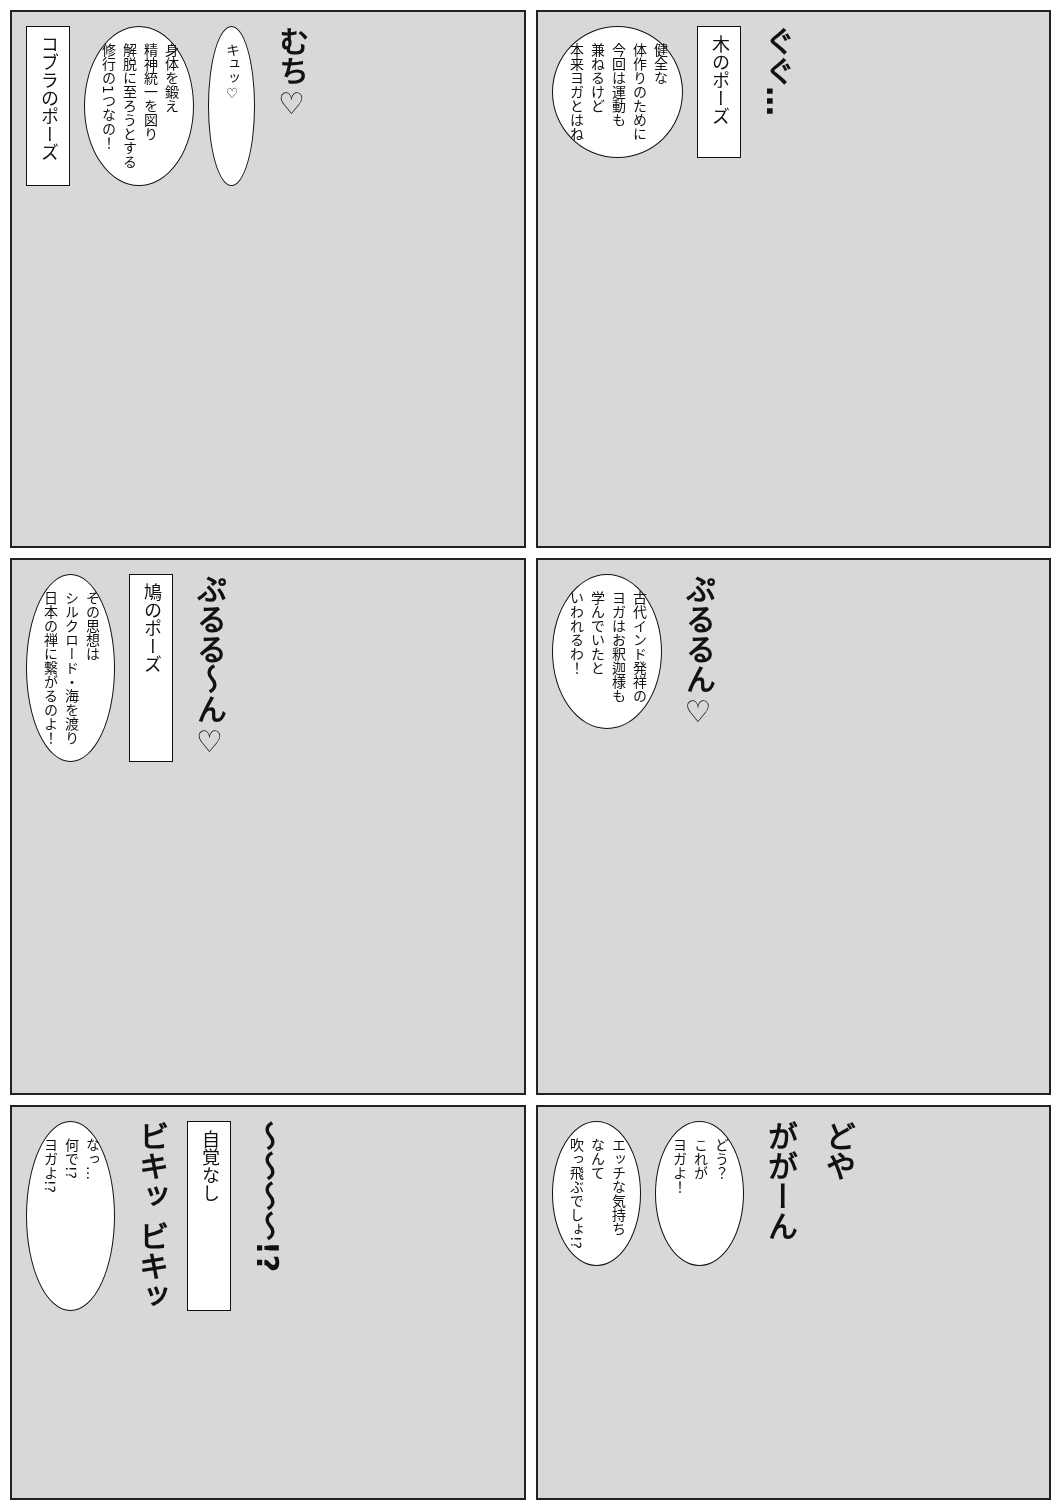コブラのポーズ
身体を鍛え
精神統一を図り
解脱に至ろうとする
修行の1つなの！
キュッ♡
むち♡
その思想は
シルクロード・海を渡り
日本の禅に繋がるのよ！
鳩のポーズ
ぷるる〜ん♡
健全な
体作りのために
今回は運動も
兼ねるけど
本来ヨガとはね
木のポーズ
ぐぐ…
古代インド発祥の
ヨガはお釈迦様も
学んでいたと
いわれるわ！
ぷるるん♡
なっ…
何で!?
ヨガよ!?
ビキッ ビキッ
自覚なし
〜〜〜〜!?
エッチな気持ち
なんて
吹っ飛ぶでしょ!?
どう？
これが
ヨガよ！
ががーん
どや